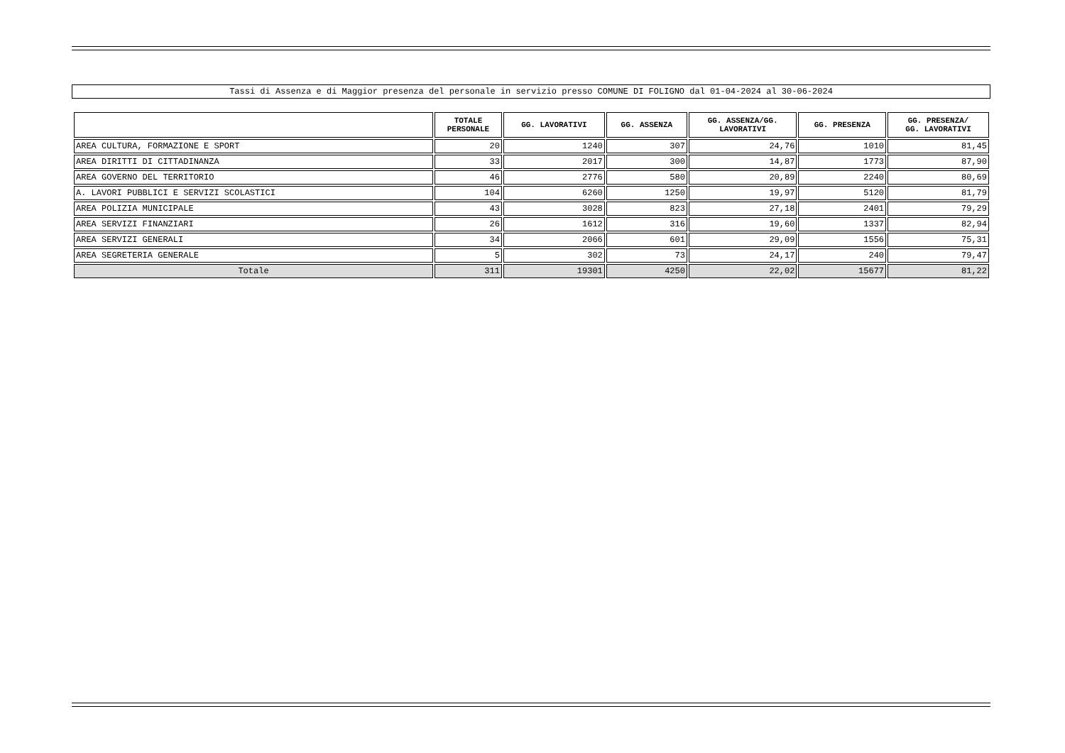Tassi di Assenza e di Maggior presenza del personale in servizio presso COMUNE DI FOLIGNO dal 01-04-2024 al 30-06-2024
| | TOTALE PERSONALE | GG. LAVORATIVI | GG. ASSENZA | GG. ASSENZA/GG. LAVORATIVI | GG. PRESENZA | GG. PRESENZA/ GG. LAVORATIVI |
| --- | --- | --- | --- | --- | --- | --- |
| AREA CULTURA, FORMAZIONE E SPORT | 20 | 1240 | 307 | 24,76 | 1010 | 81,45 |
| AREA DIRITTI DI CITTADINANZA | 33 | 2017 | 300 | 14,87 | 1773 | 87,90 |
| AREA GOVERNO DEL TERRITORIO | 46 | 2776 | 580 | 20,89 | 2240 | 80,69 |
| A. LAVORI PUBBLICI E SERVIZI SCOLASTICI | 104 | 6260 | 1250 | 19,97 | 5120 | 81,79 |
| AREA POLIZIA MUNICIPALE | 43 | 3028 | 823 | 27,18 | 2401 | 79,29 |
| AREA SERVIZI FINANZIARI | 26 | 1612 | 316 | 19,60 | 1337 | 82,94 |
| AREA SERVIZI GENERALI | 34 | 2066 | 601 | 29,09 | 1556 | 75,31 |
| AREA SEGRETERIA GENERALE | 5 | 302 | 73 | 24,17 | 240 | 79,47 |
| Totale | 311 | 19301 | 4250 | 22,02 | 15677 | 81,22 |